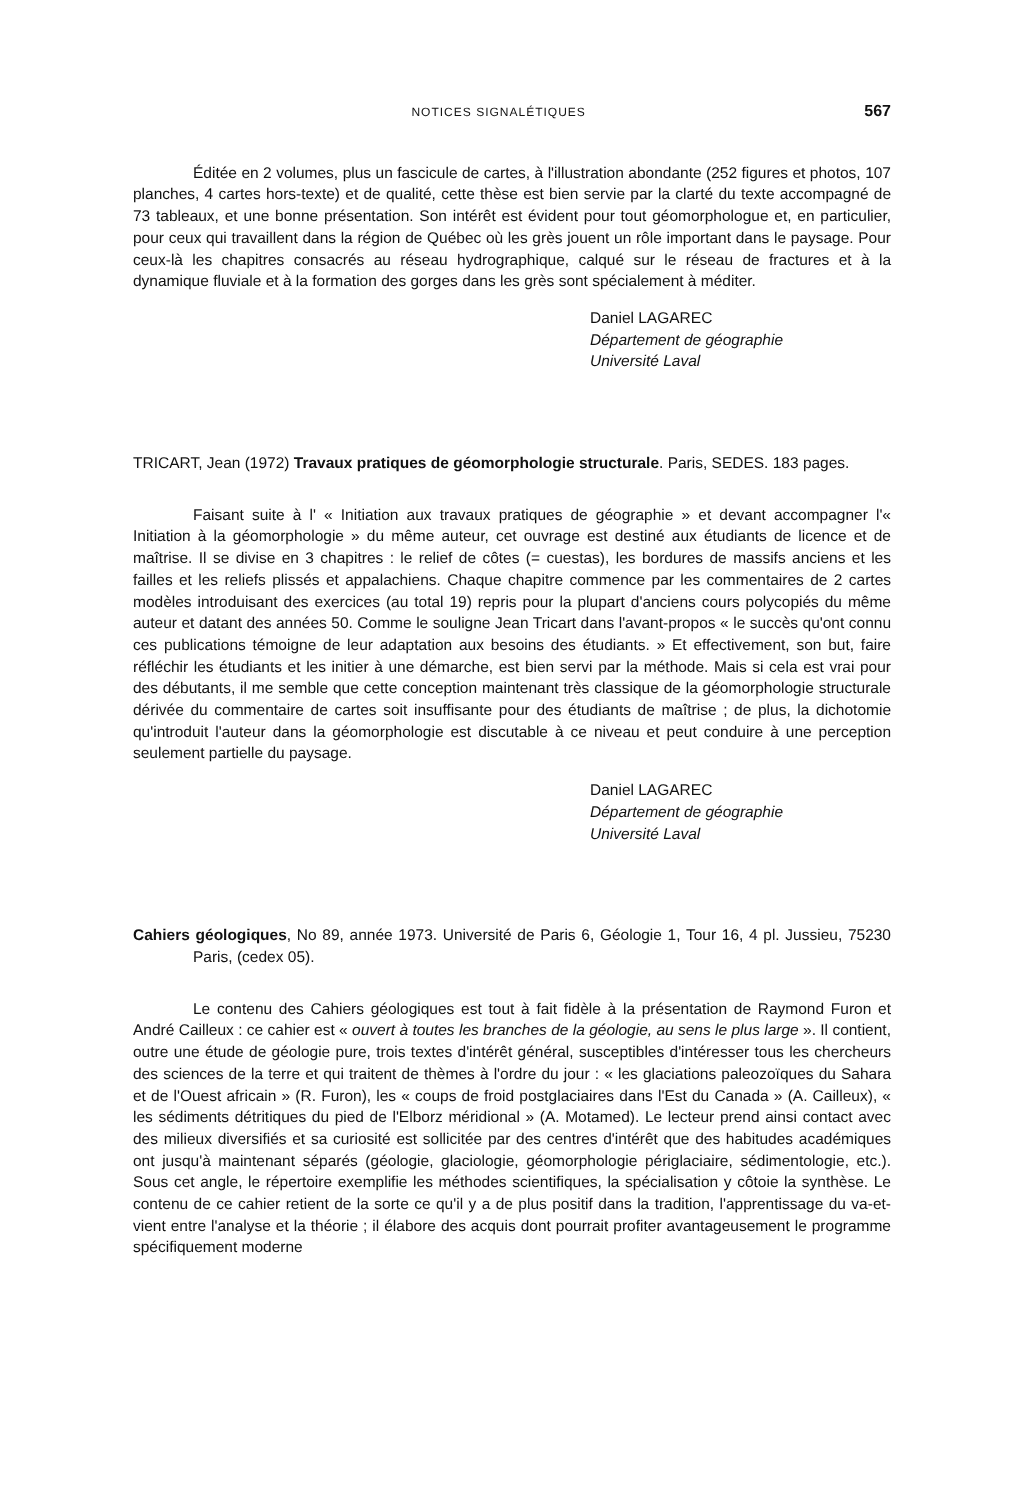NOTICES SIGNALÉTIQUES 567
Éditée en 2 volumes, plus un fascicule de cartes, à l'illustration abondante (252 figures et photos, 107 planches, 4 cartes hors-texte) et de qualité, cette thèse est bien servie par la clarté du texte accompagné de 73 tableaux, et une bonne présentation. Son intérêt est évident pour tout géomorphologue et, en particulier, pour ceux qui travaillent dans la région de Québec où les grès jouent un rôle important dans le paysage. Pour ceux-là les chapitres consacrés au réseau hydrographique, calqué sur le réseau de fractures et à la dynamique fluviale et à la formation des gorges dans les grès sont spécialement à méditer.
Daniel LAGAREC
Département de géographie
Université Laval
TRICART, Jean (1972) Travaux pratiques de géomorphologie structurale. Paris, SEDES. 183 pages.
Faisant suite à l' « Initiation aux travaux pratiques de géographie » et devant accompagner l'« Initiation à la géomorphologie » du même auteur, cet ouvrage est destiné aux étudiants de licence et de maîtrise. Il se divise en 3 chapitres : le relief de côtes (= cuestas), les bordures de massifs anciens et les failles et les reliefs plissés et appalachiens. Chaque chapitre commence par les commentaires de 2 cartes modèles introduisant des exercices (au total 19) repris pour la plupart d'anciens cours polycopiés du même auteur et datant des années 50. Comme le souligne Jean Tricart dans l'avant-propos « le succès qu'ont connu ces publications témoigne de leur adaptation aux besoins des étudiants. » Et effectivement, son but, faire réfléchir les étudiants et les initier à une démarche, est bien servi par la méthode. Mais si cela est vrai pour des débutants, il me semble que cette conception maintenant très classique de la géomorphologie structurale dérivée du commentaire de cartes soit insuffisante pour des étudiants de maîtrise ; de plus, la dichotomie qu'introduit l'auteur dans la géomorphologie est discutable à ce niveau et peut conduire à une perception seulement partielle du paysage.
Daniel LAGAREC
Département de géographie
Université Laval
Cahiers géologiques, No 89, année 1973. Université de Paris 6, Géologie 1, Tour 16, 4 pl. Jussieu, 75230 Paris, (cedex 05).
Le contenu des Cahiers géologiques est tout à fait fidèle à la présentation de Raymond Furon et André Cailleux : ce cahier est « ouvert à toutes les branches de la géologie, au sens le plus large ». Il contient, outre une étude de géologie pure, trois textes d'intérêt général, susceptibles d'intéresser tous les chercheurs des sciences de la terre et qui traitent de thèmes à l'ordre du jour : « les glaciations paleozoïques du Sahara et de l'Ouest africain » (R. Furon), les « coups de froid postglaciaires dans l'Est du Canada » (A. Cailleux), « les sédiments détritiques du pied de l'Elborz méridional » (A. Motamed). Le lecteur prend ainsi contact avec des milieux diversifiés et sa curiosité est sollicitée par des centres d'intérêt que des habitudes académiques ont jusqu'à maintenant séparés (géologie, glaciologie, géomorphologie périglaciaire, sédimentologie, etc.). Sous cet angle, le répertoire exemplifie les méthodes scientifiques, la spécialisation y côtoie la synthèse. Le contenu de ce cahier retient de la sorte ce qu'il y a de plus positif dans la tradition, l'apprentissage du va-et-vient entre l'analyse et la théorie ; il élabore des acquis dont pourrait profiter avantageusement le programme spécifiquement moderne